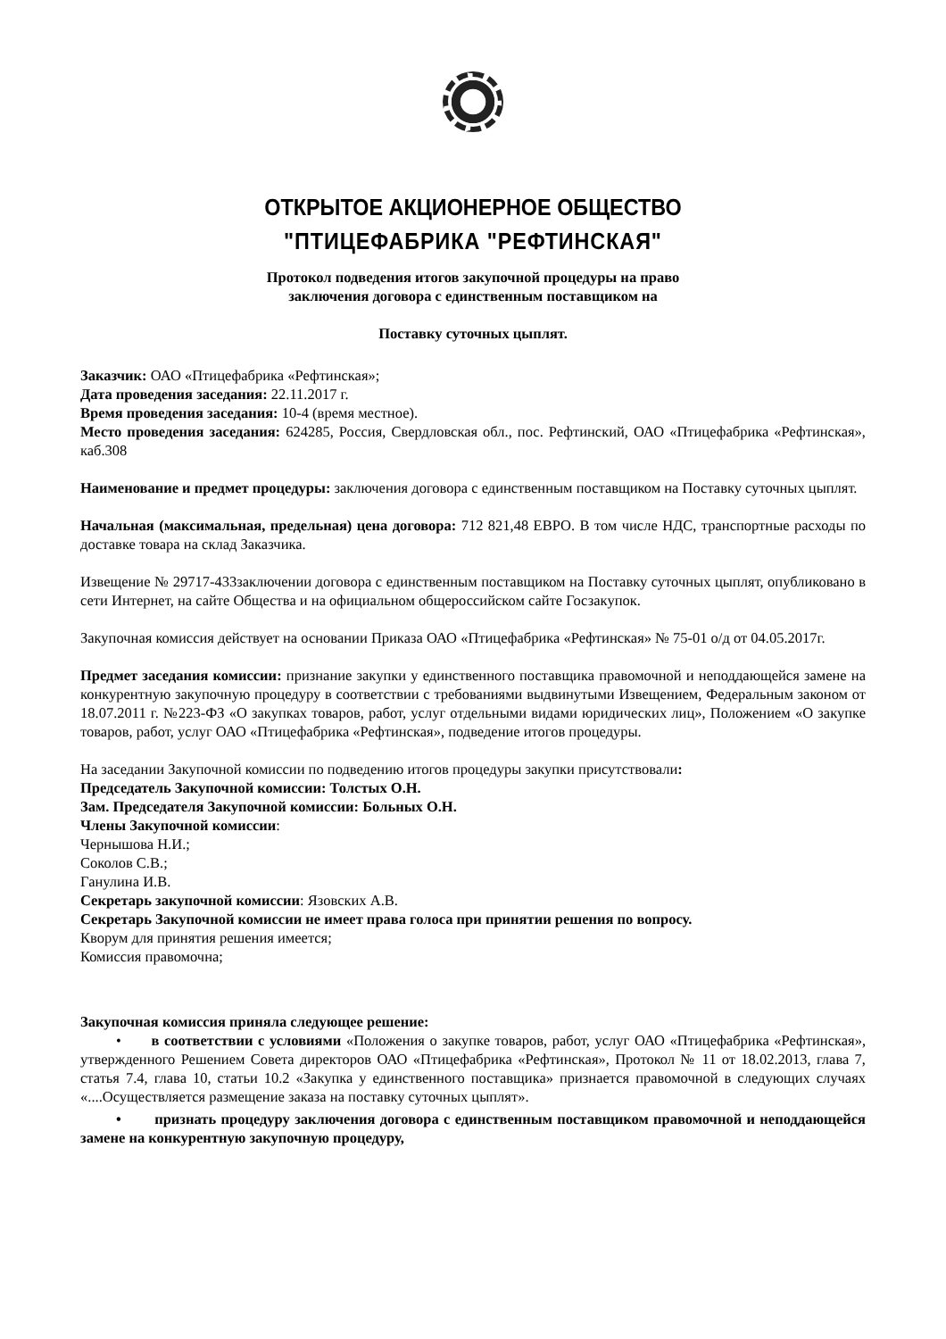ОТКРЫТОЕ АКЦИОНЕРНОЕ ОБЩЕСТВО
"ПТИЦЕФАБРИКА "РЕФТИНСКАЯ"
Протокол подведения итогов закупочной процедуры на право
заключения договора с единственным поставщиком на
Поставку суточных цыплят.
Заказчик: ОАО «Птицефабрика «Рефтинская»;
Дата проведения заседания: 22.11.2017 г.
Время проведения заседания: 10-4 (время местное).
Место проведения заседания: 624285, Россия, Свердловская обл., пос. Рефтинский, ОАО «Птицефабрика «Рефтинская», каб.308
Наименование и предмет процедуры: заключения договора с единственным поставщиком на Поставку суточных цыплят.
Начальная (максимальная, предельная) цена договора: 712 821,48 ЕВРО. В том числе НДС, транспортные расходы по доставке товара на склад Заказчика.
Извещение № 29717-433заключении договора с единственным поставщиком на Поставку суточных цыплят, опубликовано в сети Интернет, на сайте Общества и на официальном общероссийском сайте Госзакупок.
Закупочная комиссия действует на основании Приказа ОАО «Птицефабрика «Рефтинская» № 75-01 о/д от 04.05.2017г.
Предмет заседания комиссии: признание закупки у единственного поставщика правомочной и неподдающейся замене на конкурентную закупочную процедуру в соответствии с требованиями выдвинутыми Извещением, Федеральным законом от 18.07.2011 г. №223-ФЗ «О закупках товаров, работ, услуг отдельными видами юридических лиц», Положением «О закупке товаров, работ, услуг ОАО «Птицефабрика «Рефтинская», подведение итогов процедуры.
На заседании Закупочной комиссии по подведению итогов процедуры закупки присутствовали:
Председатель Закупочной комиссии: Толстых О.Н.
Зам. Председателя Закупочной комиссии: Больных О.Н.
Члены Закупочной комиссии:
Чернышова Н.И.;
Соколов С.В.;
Ганулина И.В.
Секретарь закупочной комиссии: Язовских А.В.
Секретарь Закупочной комиссии не имеет права голоса при принятии решения по вопросу.
Кворум для принятия решения имеется;
Комиссия правомочна;
Закупочная комиссия приняла следующее решение:
• в соответствии с условиями «Положения о закупке товаров, работ, услуг ОАО «Птицефабрика «Рефтинская», утвержденного Решением Совета директоров ОАО «Птицефабрика «Рефтинская», Протокол № 11 от 18.02.2013, глава 7, статья 7.4, глава 10, статьи 10.2 «Закупка у единственного поставщика» признается правомочной в следующих случаях «....Осуществляется размещение заказа на поставку суточных цыплят».
• признать процедуру заключения договора с единственным поставщиком правомочной и неподдающейся замене на конкурентную закупочную процедуру,